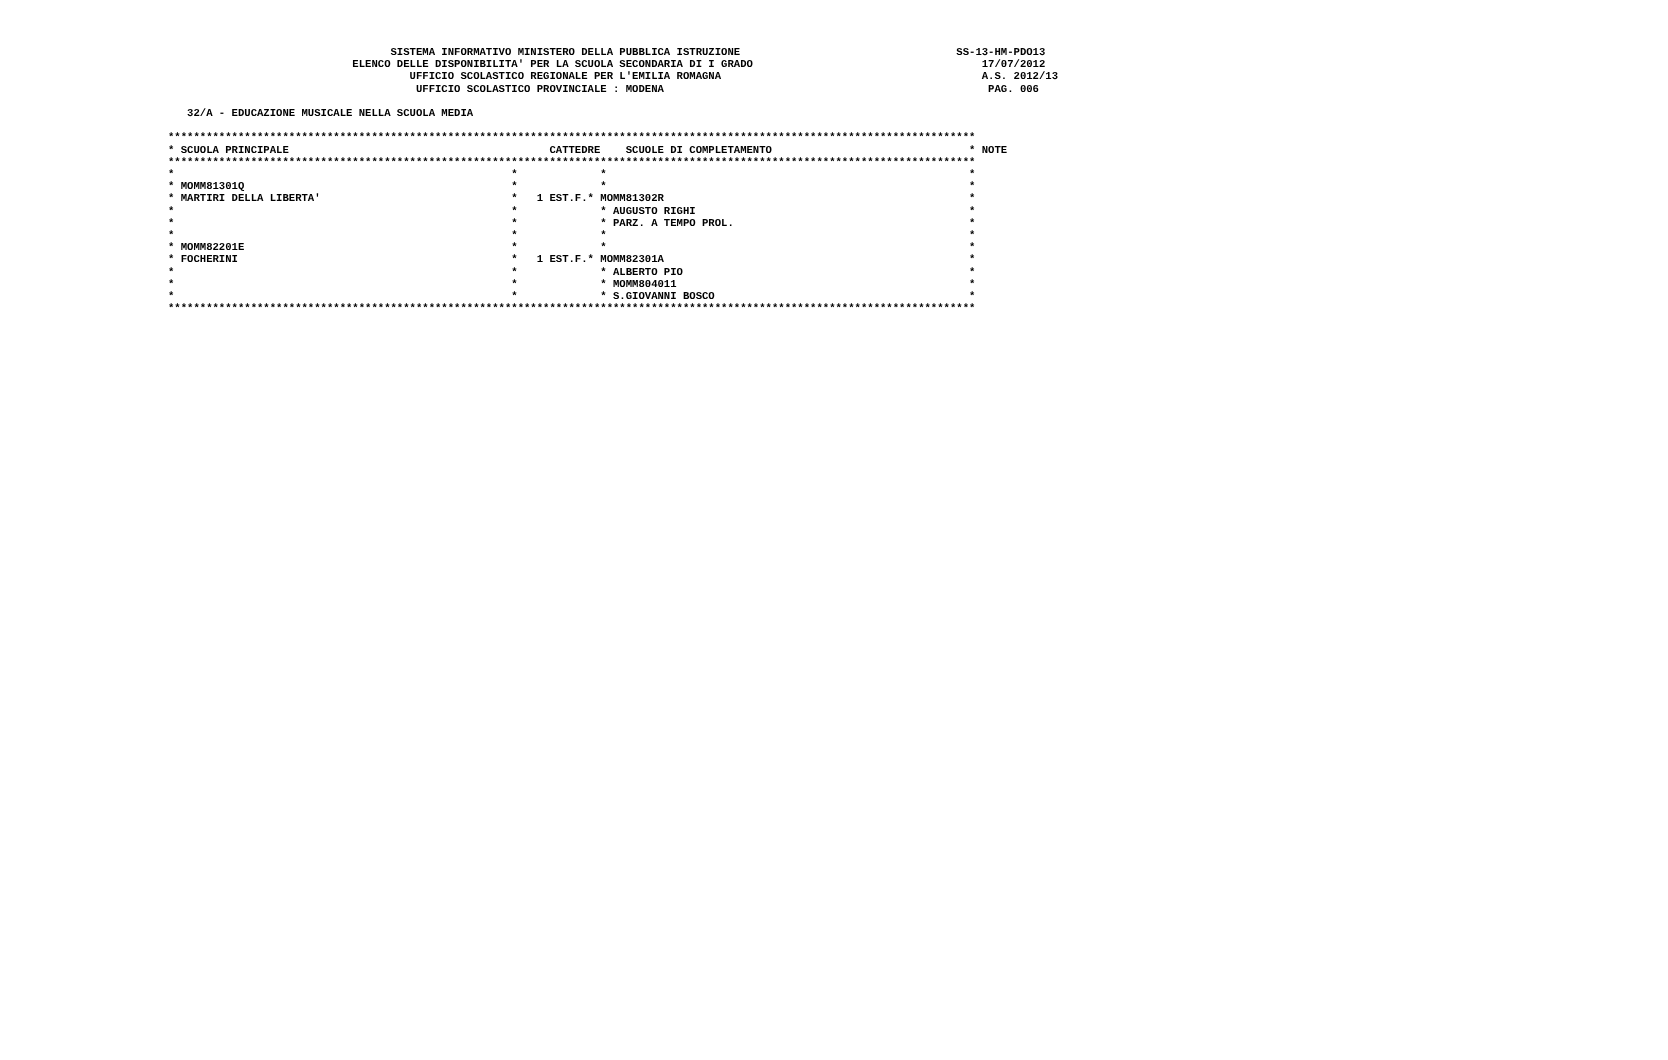SISTEMA INFORMATIVO MINISTERO DELLA PUBBLICA ISTRUZIONE                                  SS-13-HM-PDO13
                             ELENCO DELLE DISPONIBILITA' PER LA SCUOLA SECONDARIA DI I GRADO                                    17/07/2012
                                      UFFICIO SCOLASTICO REGIONALE PER L'EMILIA ROMAGNA                                         A.S. 2012/13
                                       UFFICIO SCOLASTICO PROVINCIALE : MODENA                                                   PAG. 006

   32/A - EDUCAZIONE MUSICALE NELLA SCUOLA MEDIA

*******************************************************************************************************************************
* SCUOLA PRINCIPALE                                         CATTEDRE    SCUOLE DI COMPLETAMENTO                               * NOTE
*******************************************************************************************************************************
*                                                     *             *                                                         *
* MOMM81301Q                                          *             *                                                         *
* MARTIRI DELLA LIBERTA'                              *   1 EST.F.* MOMM81302R                                                *
*                                                     *             * AUGUSTO RIGHI                                           *
*                                                     *             * PARZ. A TEMPO PROL.                                     *
*                                                     *             *                                                         *
* MOMM82201E                                          *             *                                                         *
* FOCHERINI                                           *   1 EST.F.* MOMM82301A                                                *
*                                                     *             * ALBERTO PIO                                             *
*                                                     *             * MOMM804011                                              *
*                                                     *             * S.GIOVANNI BOSCO                                        *
*******************************************************************************************************************************